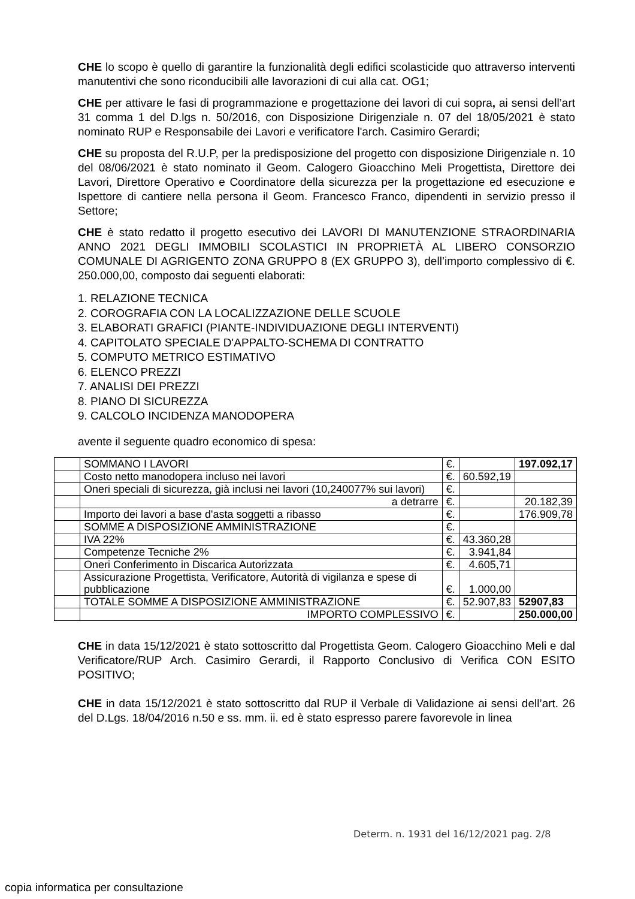CHE lo scopo è quello di garantire la funzionalità degli edifici scolasticide quo attraverso interventi manutentivi che sono riconducibili alle lavorazioni di cui alla cat. OG1;
CHE per attivare le fasi di programmazione e progettazione dei lavori di cui sopra, ai sensi dell’art 31 comma 1 del D.lgs n. 50/2016, con Disposizione Dirigenziale n. 07 del 18/05/2021 è stato nominato RUP e Responsabile dei Lavori e verificatore l'arch. Casimiro Gerardi;
CHE su proposta del R.U.P, per la predisposizione del progetto con disposizione Dirigenziale n. 10 del 08/06/2021 è stato nominato il Geom. Calogero Gioacchino Meli Progettista, Direttore dei Lavori, Direttore Operativo e Coordinatore della sicurezza per la progettazione ed esecuzione e Ispettore di cantiere nella persona il Geom. Francesco Franco, dipendenti in servizio presso il Settore;
CHE è stato redatto il progetto esecutivo dei LAVORI DI MANUTENZIONE STRAORDINARIA ANNO 2021 DEGLI IMMOBILI SCOLASTICI IN PROPRIETÀ AL LIBERO CONSORZIO COMUNALE DI AGRIGENTO ZONA GRUPPO 8 (EX GRUPPO 3), dell’importo complessivo di €. 250.000,00, composto dai seguenti elaborati:
1. RELAZIONE TECNICA
2. COROGRAFIA CON LA LOCALIZZAZIONE DELLE SCUOLE
3. ELABORATI GRAFICI (PIANTE-INDIVIDUAZIONE DEGLI INTERVENTI)
4. CAPITOLATO SPECIALE D'APPALTO-SCHEMA DI CONTRATTO
5. COMPUTO METRICO ESTIMATIVO
6. ELENCO PREZZI
7. ANALISI DEI PREZZI
8. PIANO DI SICUREZZA
9. CALCOLO INCIDENZA MANODOPERA
avente il seguente quadro economico di spesa:
| | SOMMANO I LAVORI | €. | | 197.092,17 |
| | Costo netto manodopera incluso nei lavori | €. | 60.592,19 | |
| | Oneri speciali di sicurezza, già inclusi nei lavori (10,240077% sui lavori) | €. | | |
| | a detrarre | €. | | 20.182,39 |
| | Importo dei lavori a base d'asta soggetti a ribasso | €. | | 176.909,78 |
| | SOMME A DISPOSIZIONE AMMINISTRAZIONE | €. | | |
| | IVA 22% | €. | 43.360,28 | |
| | Competenze Tecniche 2% | €. | 3.941,84 | |
| | Oneri Conferimento in Discarica Autorizzata | €. | 4.605,71 | |
| | Assicurazione Progettista, Verificatore, Autorità di vigilanza e spese di pubblicazione | €. | 1.000,00 | |
| | TOTALE SOMME A DISPOSIZIONE AMMINISTRAZIONE | €. | 52.907,83 | 52907,83 |
| | IMPORTO COMPLESSIVO | €. | | 250.000,00 |
CHE in data 15/12/2021 è stato sottoscritto dal Progettista Geom. Calogero Gioacchino Meli e dal Verificatore/RUP Arch. Casimiro Gerardi, il Rapporto Conclusivo di Verifica CON ESITO POSITIVO;
CHE in data 15/12/2021 è stato sottoscritto dal RUP il Verbale di Validazione ai sensi dell’art. 26 del D.Lgs. 18/04/2016 n.50 e ss. mm. ii. ed è stato espresso parere favorevole in linea
Determ. n. 1931 del 16/12/2021 pag. 2/8
copia informatica per consultazione